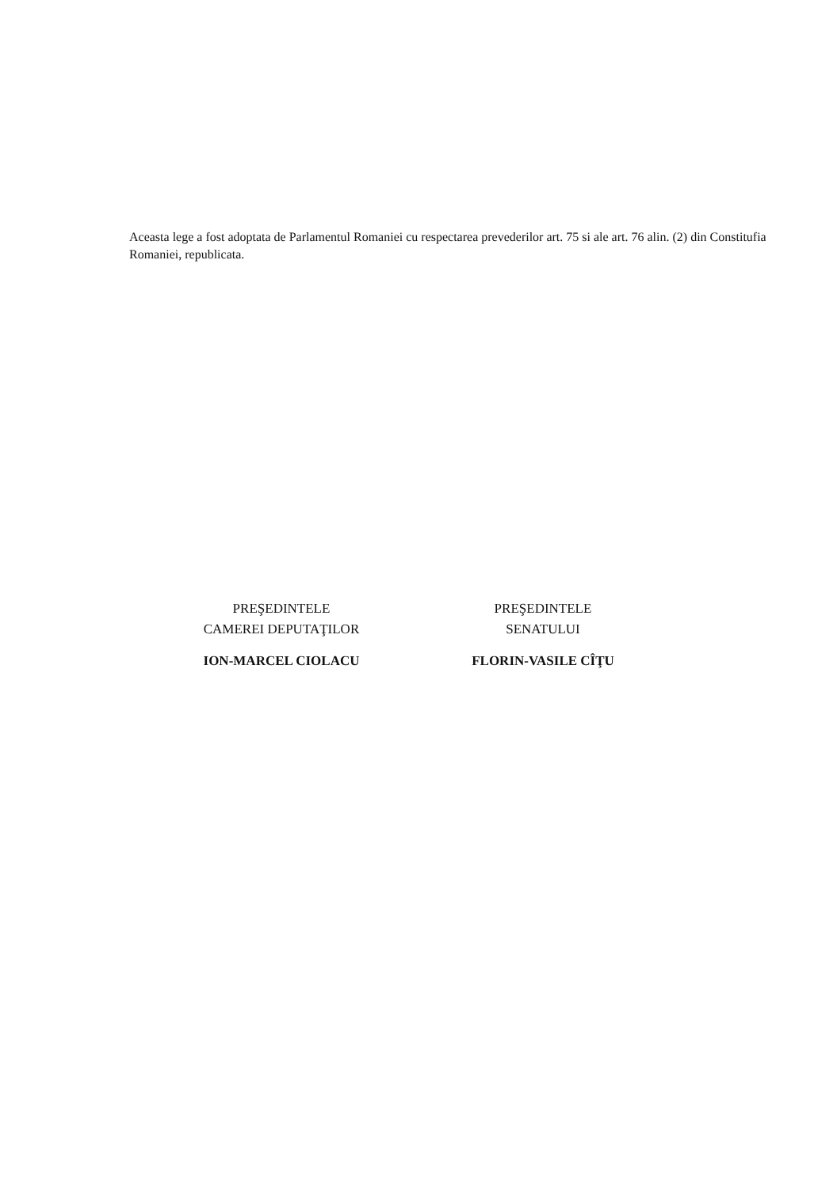Aceasta lege a fost adoptata de Parlamentul Romaniei cu respectarea prevederilor art. 75 si ale art. 76 alin. (2) din Constitufia Romaniei, republicata.
PREŞEDINTELE
CAMEREI DEPUTAŢILOR
ION-MARCEL CIOLACU
PREŞEDINTELE
SENATULUI
FLORIN-VASILE CÎŢU